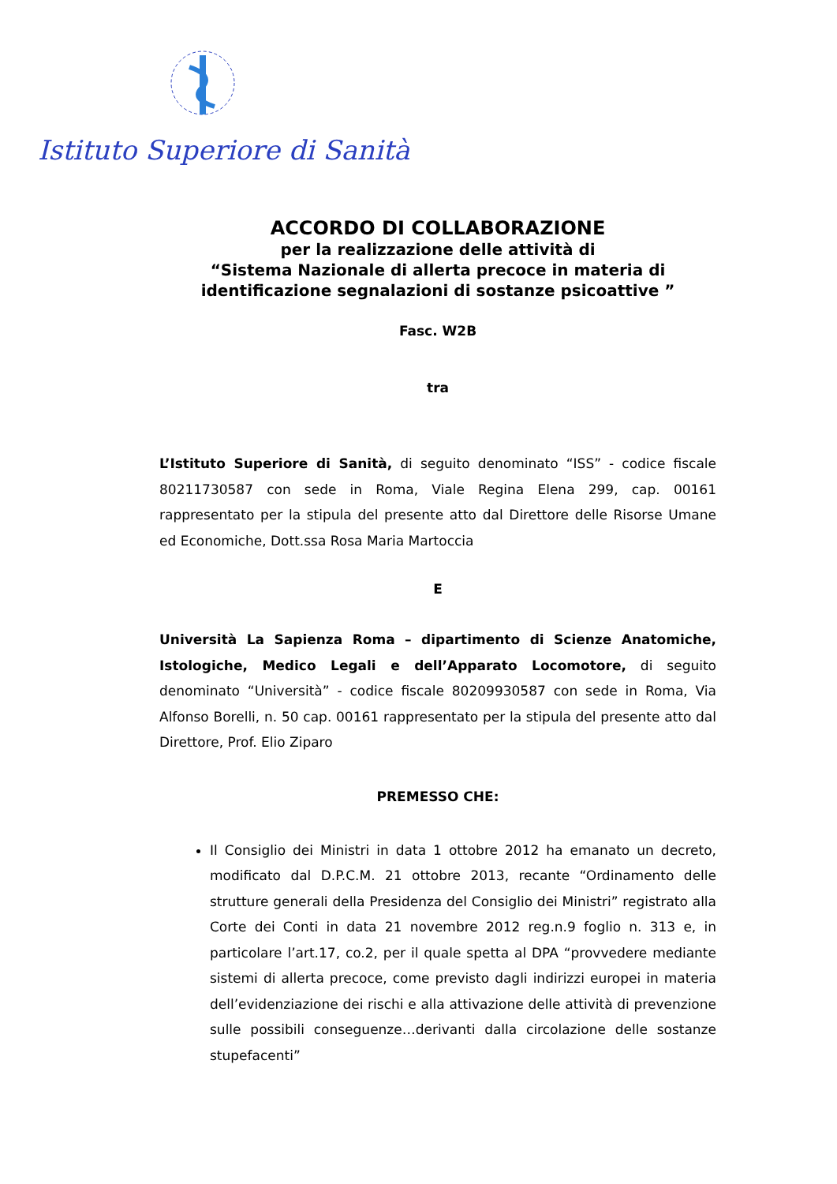Istituto Superiore di Sanità
ACCORDO DI COLLABORAZIONE
per la realizzazione delle attività di
“Sistema Nazionale di allerta precoce in materia di identificazione segnalazioni di sostanze psicoattive ”
Fasc. W2B
tra
L’Istituto Superiore di Sanità, di seguito denominato “ISS” - codice fiscale 80211730587 con sede in Roma, Viale Regina Elena 299, cap. 00161 rappresentato per la stipula del presente atto dal Direttore delle Risorse Umane ed Economiche, Dott.ssa Rosa Maria Martoccia
E
Università La Sapienza Roma – dipartimento di Scienze Anatomiche, Istologiche, Medico Legali e dell’Apparato Locomotore, di seguito denominato “Università” - codice fiscale 80209930587 con sede in Roma, Via Alfonso Borelli, n. 50 cap. 00161 rappresentato per la stipula del presente atto dal Direttore, Prof. Elio Ziparo
PREMESSO CHE:
Il Consiglio dei Ministri in data 1 ottobre 2012 ha emanato un decreto, modificato dal D.P.C.M. 21 ottobre 2013, recante “Ordinamento delle strutture generali della Presidenza del Consiglio dei Ministri” registrato alla Corte dei Conti in data 21 novembre 2012 reg.n.9 foglio n. 313 e, in particolare l’art.17, co.2, per il quale spetta al DPA “provvedere mediante sistemi di allerta precoce, come previsto dagli indirizzi europei in materia dell’evidenziazione dei rischi e alla attivazione delle attività di prevenzione sulle possibili conseguenze…derivanti dalla circolazione delle sostanze stupefacenti”